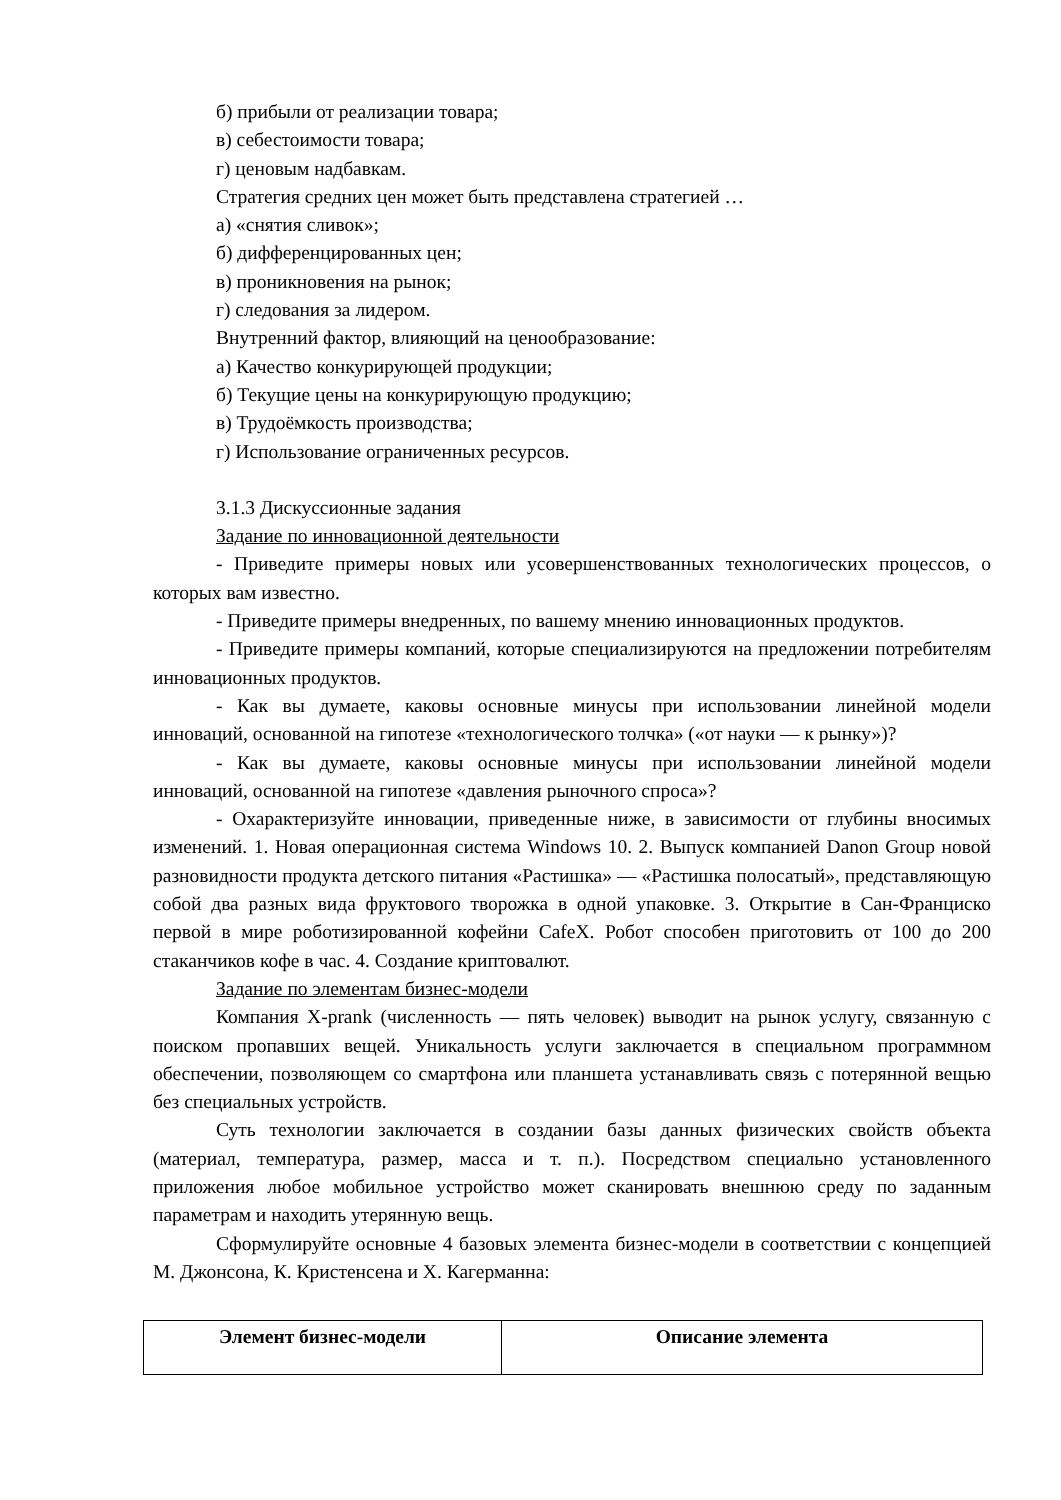б) прибыли от реализации товара;
в) себестоимости товара;
г) ценовым надбавкам.
Стратегия средних цен может быть представлена стратегией …
а) «снятия сливок»;
б) дифференцированных цен;
в) проникновения на рынок;
г) следования за лидером.
Внутренний фактор, влияющий на ценообразование:
а) Качество конкурирующей продукции;
б) Текущие цены на конкурирующую продукцию;
в) Трудоёмкость производства;
г) Использование ограниченных ресурсов.
3.1.3 Дискуссионные задания
Задание по инновационной деятельности
- Приведите примеры новых или усовершенствованных технологических процессов, о которых вам известно.
- Приведите примеры внедренных, по вашему мнению инновационных продуктов.
- Приведите примеры компаний, которые специализируются на предложении потребителям инновационных продуктов.
- Как вы думаете, каковы основные минусы при использовании линейной модели инноваций, основанной на гипотезе «технологического толчка» («от науки — к рынку»)?
- Как вы думаете, каковы основные минусы при использовании линейной модели инноваций, основанной на гипотезе «давления рыночного спроса»?
- Охарактеризуйте инновации, приведенные ниже, в зависимости от глубины вносимых изменений. 1. Новая операционная система Windows 10. 2. Выпуск компанией Danon Group новой разновидности продукта детского питания «Растишка» — «Растишка полосатый», представляющую собой два разных вида фруктового творожка в одной упаковке. 3. Открытие в Сан-Франциско первой в мире роботизированной кофейни CafeX. Робот способен приготовить от 100 до 200 стаканчиков кофе в час. 4. Создание криптовалют.
Задание по элементам бизнес-модели
Компания X-prank (численность — пять человек) выводит на рынок услугу, связанную с поиском пропавших вещей. Уникальность услуги заключается в специальном программном обеспечении, позволяющем со смартфона или планшета устанавливать связь с потерянной вещью без специальных устройств.
Суть технологии заключается в создании базы данных физических свойств объекта (материал, температура, размер, масса и т. п.). Посредством специально установленного приложения любое мобильное устройство может сканировать внешнюю среду по заданным параметрам и находить утерянную вещь.
Сформулируйте основные 4 базовых элемента бизнес-модели в соответствии с концепцией М. Джонсона, К. Кристенсена и Х. Кагерманна:
| Элемент бизнес-модели | Описание элемента |
| --- | --- |